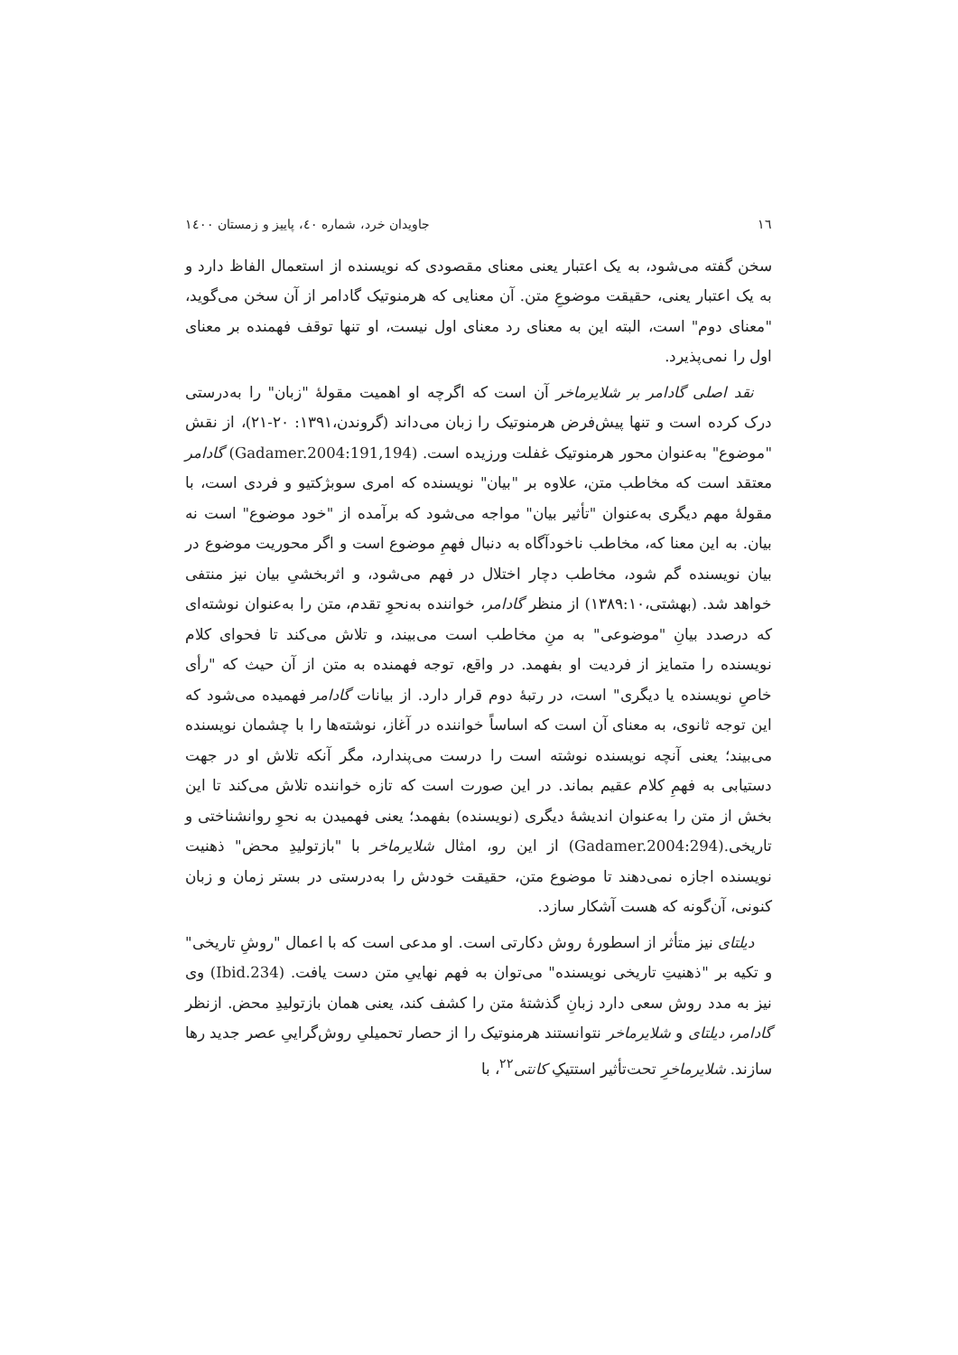١٦ جاویدان خرد، شماره ٤٠، پاییز و زمستان ١٤٠٠
سخن گفته می‌شود، به یک اعتبار یعنی معنای مقصودی که نویسنده از استعمال الفاظ دارد و به یک اعتبار یعنی، حقیقت موضوعِ متن. آن معنایی که هرمنوتیک گادامر از آن سخن می‌گوید، "معنای دوم" است، البته این به معنای رد معنای اول نیست، او تنها توقف فهمنده بر معنای اول را نمی‌پذیرد.
نقد اصلی گادامر بر شلایرماخر آن است که اگرچه او اهمیت مقولهٔ "زبان" را به‌درستی درک کرده است و تنها پیش‌فرض هرمنوتیک را زبان می‌داند (گروندن،١٣٩١: ٢٠-٢١)، از نقش "موضوع" به‌عنوان محور هرمنوتیک غفلت ورزیده است. (Gadamer.2004:191,194) گادامر معتقد است که مخاطب متن، علاوه بر "بیان" نویسنده که امری سوبژکتیو و فردی است، با مقولهٔ مهم دیگری به‌عنوان "تأثیر بیان" مواجه می‌شود که برآمده از "خود موضوع" است نه بیان. به این معنا که، مخاطب ناخودآگاه به دنبال فهمِ موضوع است و اگر محوریت موضوع در بیان نویسنده گم شود، مخاطب دچار اختلال در فهم می‌شود، و اثربخشیِ بیان نیز منتفی خواهد شد. (بهشتی،١٣٨٩:١٠) از منظر گادامر، خواننده به‌نحوِ تقدم، متن را به‌عنوان نوشته‌ای که درصدد بیانِ "موضوعی" به منِ مخاطب است می‌بیند، و تلاش می‌کند تا فحوای کلام نویسنده را متمایز از فردیت او بفهمد. در واقع، توجه فهمنده به متن از آن حیث که "رأی خاصِ نویسنده یا دیگری" است، در رتبهٔ دوم قرار دارد. از بیانات گادامر فهمیده می‌شود که این توجه ثانوی، به معنای آن است که اساساً خواننده در آغاز، نوشته‌ها را با چشمان نویسنده می‌بیند؛ یعنی آنچه نویسنده نوشته است را درست می‌پندارد، مگر آنکه تلاش او در جهت دستیابی به فهمِ کلام عقیم بماند. در این صورت است که تازه خواننده تلاش می‌کند تا این بخش از متن را به‌عنوان اندیشهٔ دیگری (نویسنده) بفهمد؛ یعنی فهمیدن به نحوِ روانشناختی و تاریخی.(Gadamer.2004:294) از این رو، امثال شلایرماخر با "بازتولیدِ محض" ذهنیت نویسنده اجازه نمی‌دهند تا موضوع متن، حقیقت خودش را به‌درستی در بستر زمان و زبان کنونی، آن‌گونه که هست آشکار سازد.
دیلتای نیز متأثر از اسطورهٔ روش دکارتی است. او مدعی است که با اعمال "روشِ تاریخی" و تکیه بر "ذهنیتِ تاریخی نویسنده" می‌توان به فهم نهاییِ متن دست یافت. (Ibid.234) وی نیز به مدد روش سعی دارد زبانِ گذشتهٔ متن را کشف کند، یعنی همان بازتولیدِ محض. ازنظر گادامر، دیلتای و شلایرماخر نتوانستند هرمنوتیک را از حصار تحمیلیِ روش‌گراییِ عصر جدید رها سازند. شلایرماخرِ تحت‌تأثیر استتیکِ کانتی<sup>٢٢</sup>، با